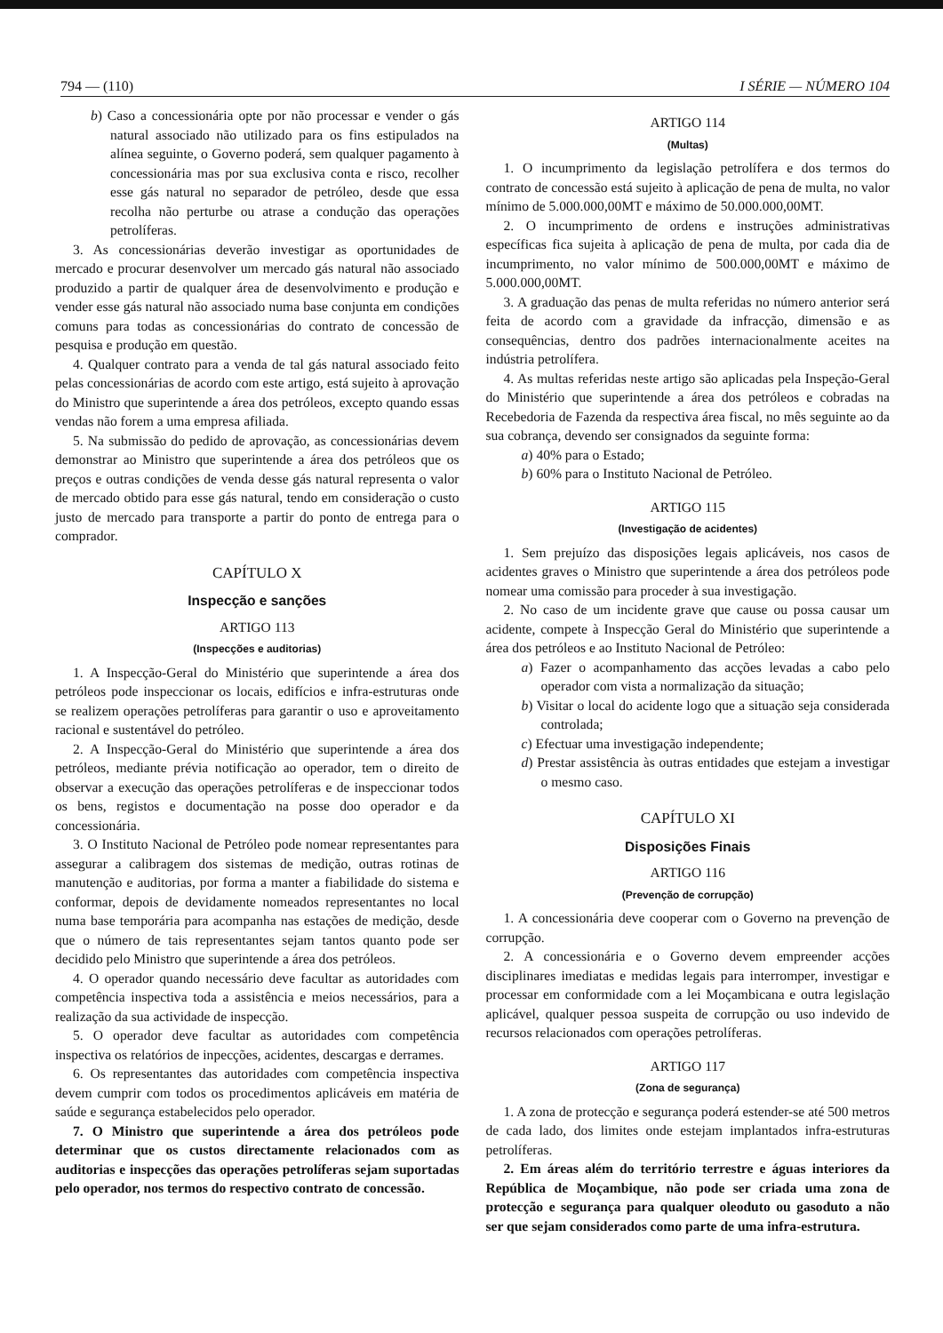794 — (110) I SÉRIE — NÚMERO 104
b) Caso a concessionária opte por não processar e vender o gás natural associado não utilizado para os fins estipulados na alínea seguinte, o Governo poderá, sem qualquer pagamento à concessionária mas por sua exclusiva conta e risco, recolher esse gás natural no separador de petróleo, desde que essa recolha não perturbe ou atrase a condução das operações petrolíferas.
3. As concessionárias deverão investigar as oportunidades de mercado e procurar desenvolver um mercado gás natural não associado produzido a partir de qualquer área de desenvolvimento e produção e vender esse gás natural não associado numa base conjunta em condições comuns para todas as concessionárias do contrato de concessão de pesquisa e produção em questão.
4. Qualquer contrato para a venda de tal gás natural associado feito pelas concessionárias de acordo com este artigo, está sujeito à aprovação do Ministro que superintende a área dos petróleos, excepto quando essas vendas não forem a uma empresa afiliada.
5. Na submissão do pedido de aprovação, as concessionárias devem demonstrar ao Ministro que superintende a área dos petróleos que os preços e outras condições de venda desse gás natural representa o valor de mercado obtido para esse gás natural, tendo em consideração o custo justo de mercado para transporte a partir do ponto de entrega para o comprador.
CAPÍTULO X
Inspecção e sanções
ARTIGO 113
(Inspecções e auditorias)
1. A Inspecção-Geral do Ministério que superintende a área dos petróleos pode inspeccionar os locais, edifícios e infra-estruturas onde se realizem operações petrolíferas para garantir o uso e aproveitamento racional e sustentável do petróleo.
2. A Inspecção-Geral do Ministério que superintende a área dos petróleos, mediante prévia notificação ao operador, tem o direito de observar a execução das operações petrolíferas e de inspeccionar todos os bens, registos e documentação na posse doo operador e da concessionária.
3. O Instituto Nacional de Petróleo pode nomear representantes para assegurar a calibragem dos sistemas de medição, outras rotinas de manutenção e auditorias, por forma a manter a fiabilidade do sistema e conformar, depois de devidamente nomeados representantes no local numa base temporária para acompanha nas estações de medição, desde que o número de tais representantes sejam tantos quanto pode ser decidido pelo Ministro que superintende a área dos petróleos.
4. O operador quando necessário deve facultar as autoridades com competência inspectiva toda a assistência e meios necessários, para a realização da sua actividade de inspecção.
5. O operador deve facultar as autoridades com competência inspectiva os relatórios de inpecções, acidentes, descargas e derrames.
6. Os representantes das autoridades com competência inspectiva devem cumprir com todos os procedimentos aplicáveis em matéria de saúde e segurança estabelecidos pelo operador.
7. O Ministro que superintende a área dos petróleos pode determinar que os custos directamente relacionados com as auditorias e inspecções das operações petrolíferas sejam suportadas pelo operador, nos termos do respectivo contrato de concessão.
ARTIGO 114
(Multas)
1. O incumprimento da legislação petrolífera e dos termos do contrato de concessão está sujeito à aplicação de pena de multa, no valor mínimo de 5.000.000,00MT e máximo de 50.000.000,00MT.
2. O incumprimento de ordens e instruções administrativas específicas fica sujeita à aplicação de pena de multa, por cada dia de incumprimento, no valor mínimo de 500.000,00MT e máximo de 5.000.000,00MT.
3. A graduação das penas de multa referidas no número anterior será feita de acordo com a gravidade da infracção, dimensão e as consequências, dentro dos padrões internacionalmente aceites na indústria petrolífera.
4. As multas referidas neste artigo são aplicadas pela Inspeção-Geral do Ministério que superintende a área dos petróleos e cobradas na Recebedoria de Fazenda da respectiva área fiscal, no mês seguinte ao da sua cobrança, devendo ser consignados da seguinte forma:
a) 40% para o Estado;
b) 60% para o Instituto Nacional de Petróleo.
ARTIGO 115
(Investigação de acidentes)
1. Sem prejuízo das disposições legais aplicáveis, nos casos de acidentes graves o Ministro que superintende a área dos petróleos pode nomear uma comissão para proceder à sua investigação.
2. No caso de um incidente grave que cause ou possa causar um acidente, compete à Inspecção Geral do Ministério que superintende a área dos petróleos e ao Instituto Nacional de Petróleo:
a) Fazer o acompanhamento das acções levadas a cabo pelo operador com vista a normalização da situação;
b) Visitar o local do acidente logo que a situação seja considerada controlada;
c) Efectuar uma investigação independente;
d) Prestar assistência às outras entidades que estejam a investigar o mesmo caso.
CAPÍTULO XI
Disposições Finais
ARTIGO 116
(Prevenção de corrupção)
1. A concessionária deve cooperar com o Governo na prevenção de corrupção.
2. A concessionária e o Governo devem empreender acções disciplinares imediatas e medidas legais para interromper, investigar e processar em conformidade com a lei Moçambicana e outra legislação aplicável, qualquer pessoa suspeita de corrupção ou uso indevido de recursos relacionados com operações petrolíferas.
ARTIGO 117
(Zona de segurança)
1. A zona de protecção e segurança poderá estender-se até 500 metros de cada lado, dos limites onde estejam implantados infra-estruturas petrolíferas.
2. Em áreas além do território terrestre e águas interiores da República de Moçambique, não pode ser criada uma zona de protecção e segurança para qualquer oleoduto ou gasoduto a não ser que sejam considerados como parte de uma infra-estrutura.